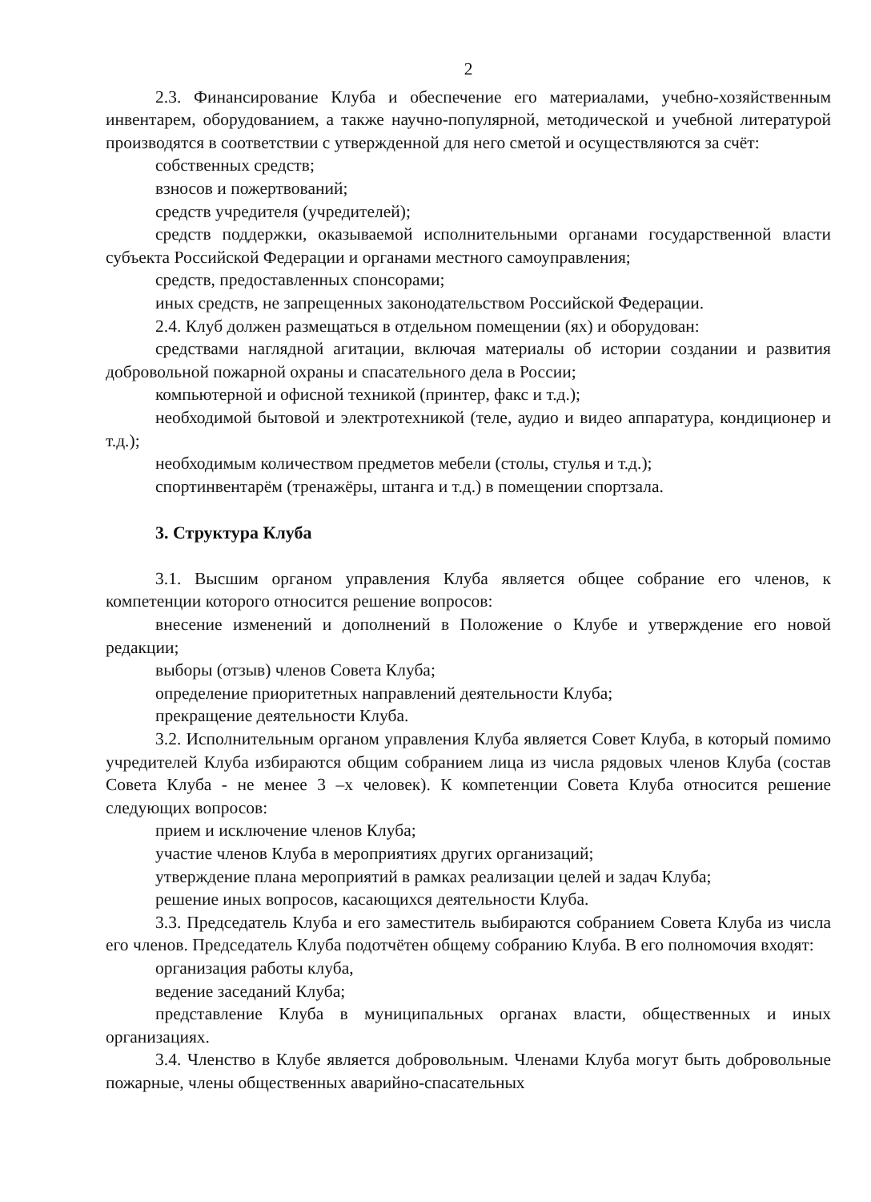2
2.3. Финансирование Клуба и обеспечение его материалами, учебно-хозяйственным инвентарем, оборудованием, а также научно-популярной, методической и учебной литературой производятся в соответствии с утвержденной для него сметой и осуществляются за счёт:
собственных средств;
взносов и пожертвований;
средств учредителя (учредителей);
средств поддержки, оказываемой исполнительными органами государственной власти субъекта Российской Федерации и органами местного самоуправления;
средств, предоставленных спонсорами;
иных средств, не запрещенных законодательством Российской Федерации.
2.4. Клуб должен размещаться в отдельном помещении (ях) и оборудован:
средствами наглядной агитации, включая материалы об истории создании и развития добровольной пожарной охраны и спасательного дела в России;
компьютерной и офисной техникой (принтер, факс и т.д.);
необходимой бытовой и электротехникой (теле, аудио и видео аппаратура, кондиционер и т.д.);
необходимым количеством предметов мебели (столы, стулья и т.д.);
спортинвентарём (тренажёры, штанга и т.д.) в помещении спортзала.
3. Структура Клуба
3.1. Высшим органом управления Клуба является общее собрание его членов, к компетенции которого относится решение вопросов:
внесение изменений и дополнений в Положение о Клубе и утверждение его новой редакции;
выборы (отзыв) членов Совета Клуба;
определение приоритетных направлений деятельности Клуба;
прекращение деятельности Клуба.
3.2. Исполнительным органом управления Клуба является Совет Клуба, в который помимо учредителей Клуба избираются общим собранием лица из числа рядовых членов Клуба (состав Совета Клуба - не менее 3 –х человек). К компетенции Совета Клуба относится решение следующих вопросов:
прием и исключение членов Клуба;
участие членов Клуба в мероприятиях других организаций;
утверждение плана мероприятий в рамках реализации целей и задач Клуба;
решение иных вопросов, касающихся деятельности Клуба.
3.3. Председатель Клуба и его заместитель выбираются собранием Совета Клуба из числа его членов. Председатель Клуба подотчётен общему собранию Клуба. В его полномочия входят:
организация работы клуба,
ведение заседаний Клуба;
представление Клуба в муниципальных органах власти, общественных и иных организациях.
3.4. Членство в Клубе является добровольным. Членами Клуба могут быть добровольные пожарные, члены общественных аварийно-спасательных